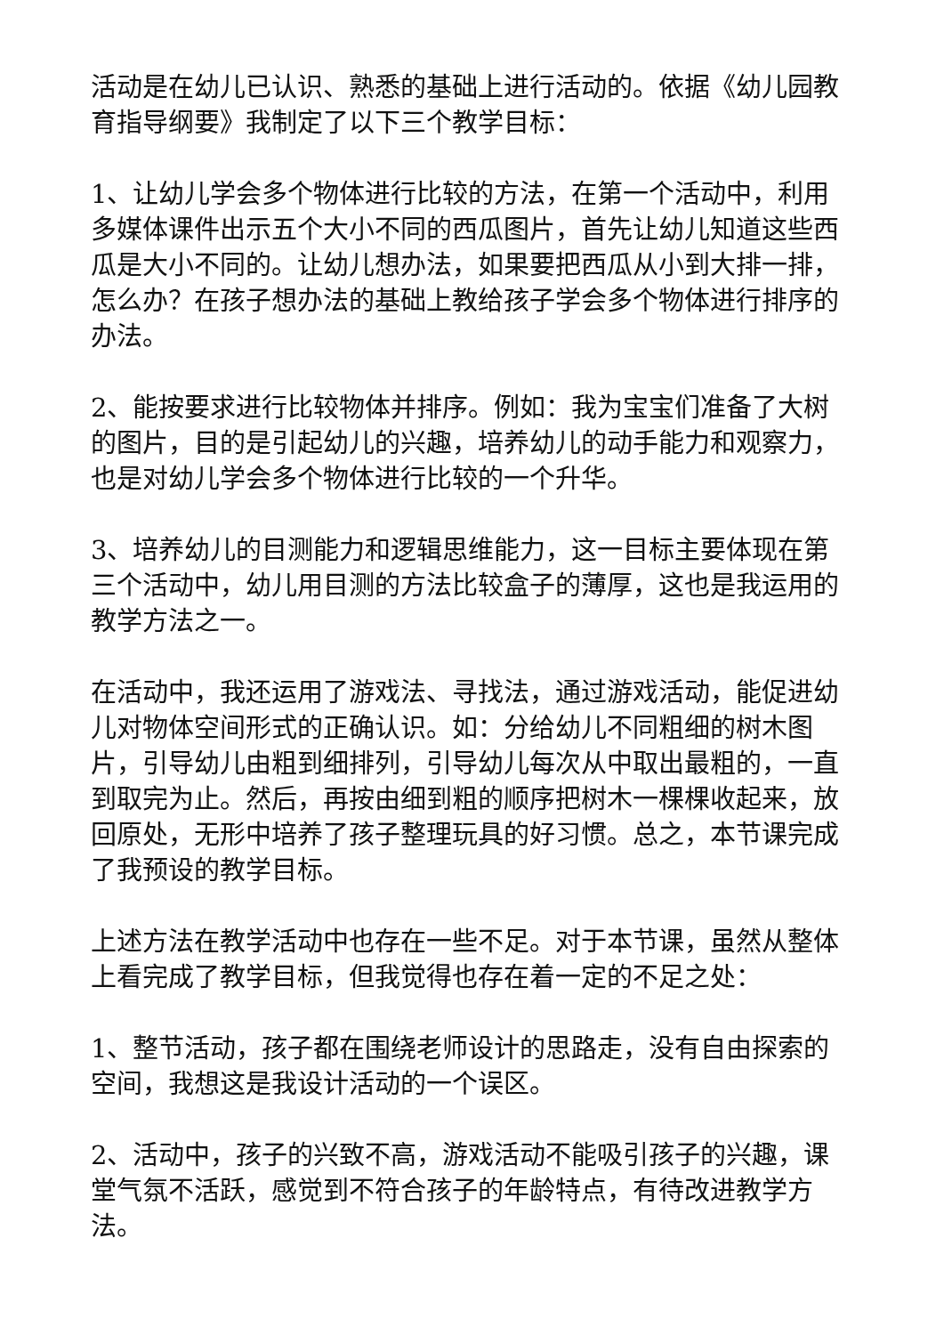活动是在幼儿已认识、熟悉的基础上进行活动的。依据《幼儿园教育指导纲要》我制定了以下三个教学目标：
1、让幼儿学会多个物体进行比较的方法，在第一个活动中，利用多媒体课件出示五个大小不同的西瓜图片，首先让幼儿知道这些西瓜是大小不同的。让幼儿想办法，如果要把西瓜从小到大排一排，怎么办？在孩子想办法的基础上教给孩子学会多个物体进行排序的办法。
2、能按要求进行比较物体并排序。例如：我为宝宝们准备了大树的图片，目的是引起幼儿的兴趣，培养幼儿的动手能力和观察力，也是对幼儿学会多个物体进行比较的一个升华。
3、培养幼儿的目测能力和逻辑思维能力，这一目标主要体现在第三个活动中，幼儿用目测的方法比较盒子的薄厚，这也是我运用的教学方法之一。
在活动中，我还运用了游戏法、寻找法，通过游戏活动，能促进幼儿对物体空间形式的正确认识。如：分给幼儿不同粗细的树木图片，引导幼儿由粗到细排列，引导幼儿每次从中取出最粗的，一直到取完为止。然后，再按由细到粗的顺序把树木一棵棵收起来，放回原处，无形中培养了孩子整理玩具的好习惯。总之，本节课完成了我预设的教学目标。
上述方法在教学活动中也存在一些不足。对于本节课，虽然从整体上看完成了教学目标，但我觉得也存在着一定的不足之处：
1、整节活动，孩子都在围绕老师设计的思路走，没有自由探索的空间，我想这是我设计活动的一个误区。
2、活动中，孩子的兴致不高，游戏活动不能吸引孩子的兴趣，课堂气氛不活跃，感觉到不符合孩子的年龄特点，有待改进教学方法。